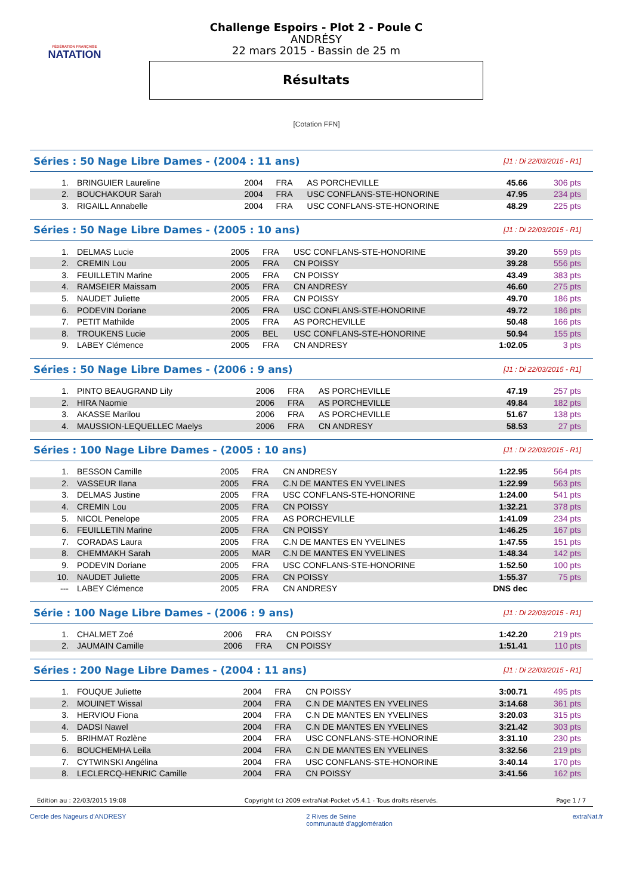FÉDÉRATION FRANÇAISE
NATATION
Challenge Espoirs - Plot 2 - Poule C
ANDRÉSY
22 mars 2015 - Bassin de 25 m
Résultats
[Cotation FFN]
Séries : 50 Nage Libre Dames - (2004 : 11 ans)
[J1 : Di 22/03/2015 - R1]
| 1. | BRINGUIER Laureline | 2004 | FRA | AS PORCHEVILLE | 45.66 | 306 pts |
| 2. | BOUCHAKOUR Sarah | 2004 | FRA | USC CONFLANS-STE-HONORINE | 47.95 | 234 pts |
| 3. | RIGAILL Annabelle | 2004 | FRA | USC CONFLANS-STE-HONORINE | 48.29 | 225 pts |
Séries : 50 Nage Libre Dames - (2005 : 10 ans)
[J1 : Di 22/03/2015 - R1]
| 1. | DELMAS Lucie | 2005 | FRA | USC CONFLANS-STE-HONORINE | 39.20 | 559 pts |
| 2. | CREMIN Lou | 2005 | FRA | CN POISSY | 39.28 | 556 pts |
| 3. | FEUILLETIN Marine | 2005 | FRA | CN POISSY | 43.49 | 383 pts |
| 4. | RAMSEIER Maissam | 2005 | FRA | CN ANDRESY | 46.60 | 275 pts |
| 5. | NAUDET Juliette | 2005 | FRA | CN POISSY | 49.70 | 186 pts |
| 6. | PODEVIN Doriane | 2005 | FRA | USC CONFLANS-STE-HONORINE | 49.72 | 186 pts |
| 7. | PETIT Mathilde | 2005 | FRA | AS PORCHEVILLE | 50.48 | 166 pts |
| 8. | TROUKENS Lucie | 2005 | BEL | USC CONFLANS-STE-HONORINE | 50.94 | 155 pts |
| 9. | LABEY Clémence | 2005 | FRA | CN ANDRESY | 1:02.05 | 3 pts |
Séries : 50 Nage Libre Dames - (2006 : 9 ans)
[J1 : Di 22/03/2015 - R1]
| 1. | PINTO BEAUGRAND Lily | 2006 | FRA | AS PORCHEVILLE | 47.19 | 257 pts |
| 2. | HIRA Naomie | 2006 | FRA | AS PORCHEVILLE | 49.84 | 182 pts |
| 3. | AKASSE Marilou | 2006 | FRA | AS PORCHEVILLE | 51.67 | 138 pts |
| 4. | MAUSSION-LEQUELLEC Maelys | 2006 | FRA | CN ANDRESY | 58.53 | 27 pts |
Séries : 100 Nage Libre Dames - (2005 : 10 ans)
[J1 : Di 22/03/2015 - R1]
| 1. | BESSON Camille | 2005 | FRA | CN ANDRESY | 1:22.95 | 564 pts |
| 2. | VASSEUR Ilana | 2005 | FRA | C.N DE MANTES EN YVELINES | 1:22.99 | 563 pts |
| 3. | DELMAS Justine | 2005 | FRA | USC CONFLANS-STE-HONORINE | 1:24.00 | 541 pts |
| 4. | CREMIN Lou | 2005 | FRA | CN POISSY | 1:32.21 | 378 pts |
| 5. | NICOL Penelope | 2005 | FRA | AS PORCHEVILLE | 1:41.09 | 234 pts |
| 6. | FEUILLETIN Marine | 2005 | FRA | CN POISSY | 1:46.25 | 167 pts |
| 7. | CORADAS Laura | 2005 | FRA | C.N DE MANTES EN YVELINES | 1:47.55 | 151 pts |
| 8. | CHEMMAKH Sarah | 2005 | MAR | C.N DE MANTES EN YVELINES | 1:48.34 | 142 pts |
| 9. | PODEVIN Doriane | 2005 | FRA | USC CONFLANS-STE-HONORINE | 1:52.50 | 100 pts |
| 10. | NAUDET Juliette | 2005 | FRA | CN POISSY | 1:55.37 | 75 pts |
| --- | LABEY Clémence | 2005 | FRA | CN ANDRESY | DNS dec | |
Série : 100 Nage Libre Dames - (2006 : 9 ans)
[J1 : Di 22/03/2015 - R1]
| 1. | CHALMET Zoé | 2006 | FRA | CN POISSY | 1:42.20 | 219 pts |
| 2. | JAUMAIN Camille | 2006 | FRA | CN POISSY | 1:51.41 | 110 pts |
Séries : 200 Nage Libre Dames - (2004 : 11 ans)
[J1 : Di 22/03/2015 - R1]
| 1. | FOUQUE Juliette | 2004 | FRA | CN POISSY | 3:00.71 | 495 pts |
| 2. | MOUINET Wissal | 2004 | FRA | C.N DE MANTES EN YVELINES | 3:14.68 | 361 pts |
| 3. | HERVIOU Fiona | 2004 | FRA | C.N DE MANTES EN YVELINES | 3:20.03 | 315 pts |
| 4. | DADSI Nawel | 2004 | FRA | C.N DE MANTES EN YVELINES | 3:21.42 | 303 pts |
| 5. | BRIHMAT Rozlène | 2004 | FRA | USC CONFLANS-STE-HONORINE | 3:31.10 | 230 pts |
| 6. | BOUCHEMHA Leila | 2004 | FRA | C.N DE MANTES EN YVELINES | 3:32.56 | 219 pts |
| 7. | CYTWINSKI Angélina | 2004 | FRA | USC CONFLANS-STE-HONORINE | 3:40.14 | 170 pts |
| 8. | LECLERCQ-HENRIC Camille | 2004 | FRA | CN POISSY | 3:41.56 | 162 pts |
Edition au : 22/03/2015 19:08 Copyright (c) 2009 extraNat-Pocket v5.4.1 - Tous droits réservés. Page 1 / 7
Cercle des Nageurs d'ANDRESY 2 Rives de Seine
communauté d'agglomération extraNat.fr